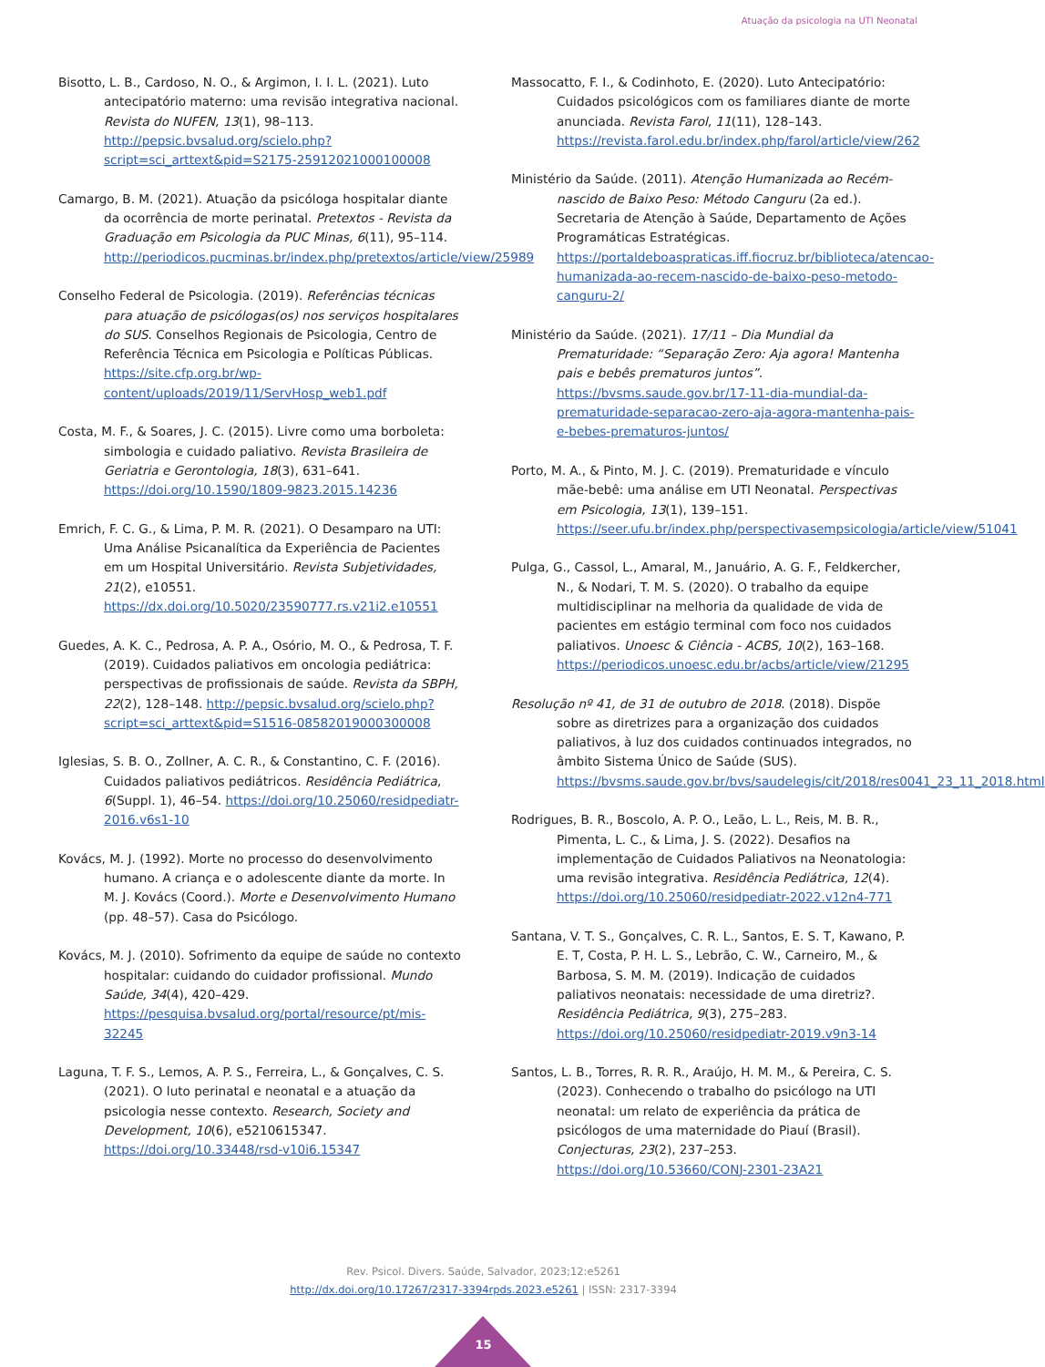Atuação da psicologia na UTI Neonatal
Bisotto, L. B., Cardoso, N. O., & Argimon, I. I. L. (2021). Luto antecipatório materno: uma revisão integrativa nacional. Revista do NUFEN, 13(1), 98–113. http://pepsic.bvsalud.org/scielo.php?script=sci_arttext&pid=S2175-25912021000100008
Camargo, B. M. (2021). Atuação da psicóloga hospitalar diante da ocorrência de morte perinatal. Pretextos - Revista da Graduação em Psicologia da PUC Minas, 6(11), 95–114. http://periodicos.pucminas.br/index.php/pretextos/article/view/25989
Conselho Federal de Psicologia. (2019). Referências técnicas para atuação de psicólogas(os) nos serviços hospitalares do SUS. Conselhos Regionais de Psicologia, Centro de Referência Técnica em Psicologia e Políticas Públicas. https://site.cfp.org.br/wp-content/uploads/2019/11/ServHosp_web1.pdf
Costa, M. F., & Soares, J. C. (2015). Livre como uma borboleta: simbologia e cuidado paliativo. Revista Brasileira de Geriatria e Gerontologia, 18(3), 631–641. https://doi.org/10.1590/1809-9823.2015.14236
Emrich, F. C. G., & Lima, P. M. R. (2021). O Desamparo na UTI: Uma Análise Psicanalítica da Experiência de Pacientes em um Hospital Universitário. Revista Subjetividades, 21(2), e10551. https://dx.doi.org/10.5020/23590777.rs.v21i2.e10551
Guedes, A. K. C., Pedrosa, A. P. A., Osório, M. O., & Pedrosa, T. F. (2019). Cuidados paliativos em oncologia pediátrica: perspectivas de profissionais de saúde. Revista da SBPH, 22(2), 128–148. http://pepsic.bvsalud.org/scielo.php?script=sci_arttext&pid=S1516-08582019000300008
Iglesias, S. B. O., Zollner, A. C. R., & Constantino, C. F. (2016). Cuidados paliativos pediátricos. Residência Pediátrica, 6(Suppl. 1), 46–54. https://doi.org/10.25060/residpediatr-2016.v6s1-10
Kovács, M. J. (1992). Morte no processo do desenvolvimento humano. A criança e o adolescente diante da morte. In M. J. Kovács (Coord.). Morte e Desenvolvimento Humano (pp. 48–57). Casa do Psicólogo.
Kovács, M. J. (2010). Sofrimento da equipe de saúde no contexto hospitalar: cuidando do cuidador profissional. Mundo Saúde, 34(4), 420–429. https://pesquisa.bvsalud.org/portal/resource/pt/mis-32245
Laguna, T. F. S., Lemos, A. P. S., Ferreira, L., & Gonçalves, C. S. (2021). O luto perinatal e neonatal e a atuação da psicologia nesse contexto. Research, Society and Development, 10(6), e5210615347. https://doi.org/10.33448/rsd-v10i6.15347
Massocatto, F. I., & Codinhoto, E. (2020). Luto Antecipatório: Cuidados psicológicos com os familiares diante de morte anunciada. Revista Farol, 11(11), 128–143. https://revista.farol.edu.br/index.php/farol/article/view/262
Ministério da Saúde. (2011). Atenção Humanizada ao Recém-nascido de Baixo Peso: Método Canguru (2a ed.). Secretaria de Atenção à Saúde, Departamento de Ações Programáticas Estratégicas. https://portaldeboaspraticas.iff.fiocruz.br/biblioteca/atencao-humanizada-ao-recem-nascido-de-baixo-peso-metodo-canguru-2/
Ministério da Saúde. (2021). 17/11 – Dia Mundial da Prematuridade: “Separação Zero: Aja agora! Mantenha pais e bebês prematuros juntos”. https://bvsms.saude.gov.br/17-11-dia-mundial-da-prematuridade-separacao-zero-aja-agora-mantenha-pais-e-bebes-prematuros-juntos/
Porto, M. A., & Pinto, M. J. C. (2019). Prematuridade e vínculo mãe-bebê: uma análise em UTI Neonatal. Perspectivas em Psicologia, 13(1), 139–151. https://seer.ufu.br/index.php/perspectivasempsicologia/article/view/51041
Pulga, G., Cassol, L., Amaral, M., Januário, A. G. F., Feldkercher, N., & Nodari, T. M. S. (2020). O trabalho da equipe multidisciplinar na melhoria da qualidade de vida de pacientes em estágio terminal com foco nos cuidados paliativos. Unoesc & Ciência - ACBS, 10(2), 163–168. https://periodicos.unoesc.edu.br/acbs/article/view/21295
Resolução nº 41, de 31 de outubro de 2018. (2018). Dispõe sobre as diretrizes para a organização dos cuidados paliativos, à luz dos cuidados continuados integrados, no âmbito Sistema Único de Saúde (SUS). https://bvsms.saude.gov.br/bvs/saudelegis/cit/2018/res0041_23_11_2018.html
Rodrigues, B. R., Boscolo, A. P. O., Leão, L. L., Reis, M. B. R., Pimenta, L. C., & Lima, J. S. (2022). Desafios na implementação de Cuidados Paliativos na Neonatologia: uma revisão integrativa. Residência Pediátrica, 12(4). https://doi.org/10.25060/residpediatr-2022.v12n4-771
Santana, V. T. S., Gonçalves, C. R. L., Santos, E. S. T, Kawano, P. E. T, Costa, P. H. L. S., Lebrão, C. W., Carneiro, M., & Barbosa, S. M. M. (2019). Indicação de cuidados paliativos neonatais: necessidade de uma diretriz?. Residência Pediátrica, 9(3), 275–283. https://doi.org/10.25060/residpediatr-2019.v9n3-14
Santos, L. B., Torres, R. R. R., Araújo, H. M. M., & Pereira, C. S. (2023). Conhecendo o trabalho do psicólogo na UTI neonatal: um relato de experiência da prática de psicólogos de uma maternidade do Piauí (Brasil). Conjecturas, 23(2), 237–253. https://doi.org/10.53660/CONJ-2301-23A21
Rev. Psicol. Divers. Saúde, Salvador, 2023;12:e5261
http://dx.doi.org/10.17267/2317-3394rpds.2023.e5261 | ISSN: 2317-3394
15